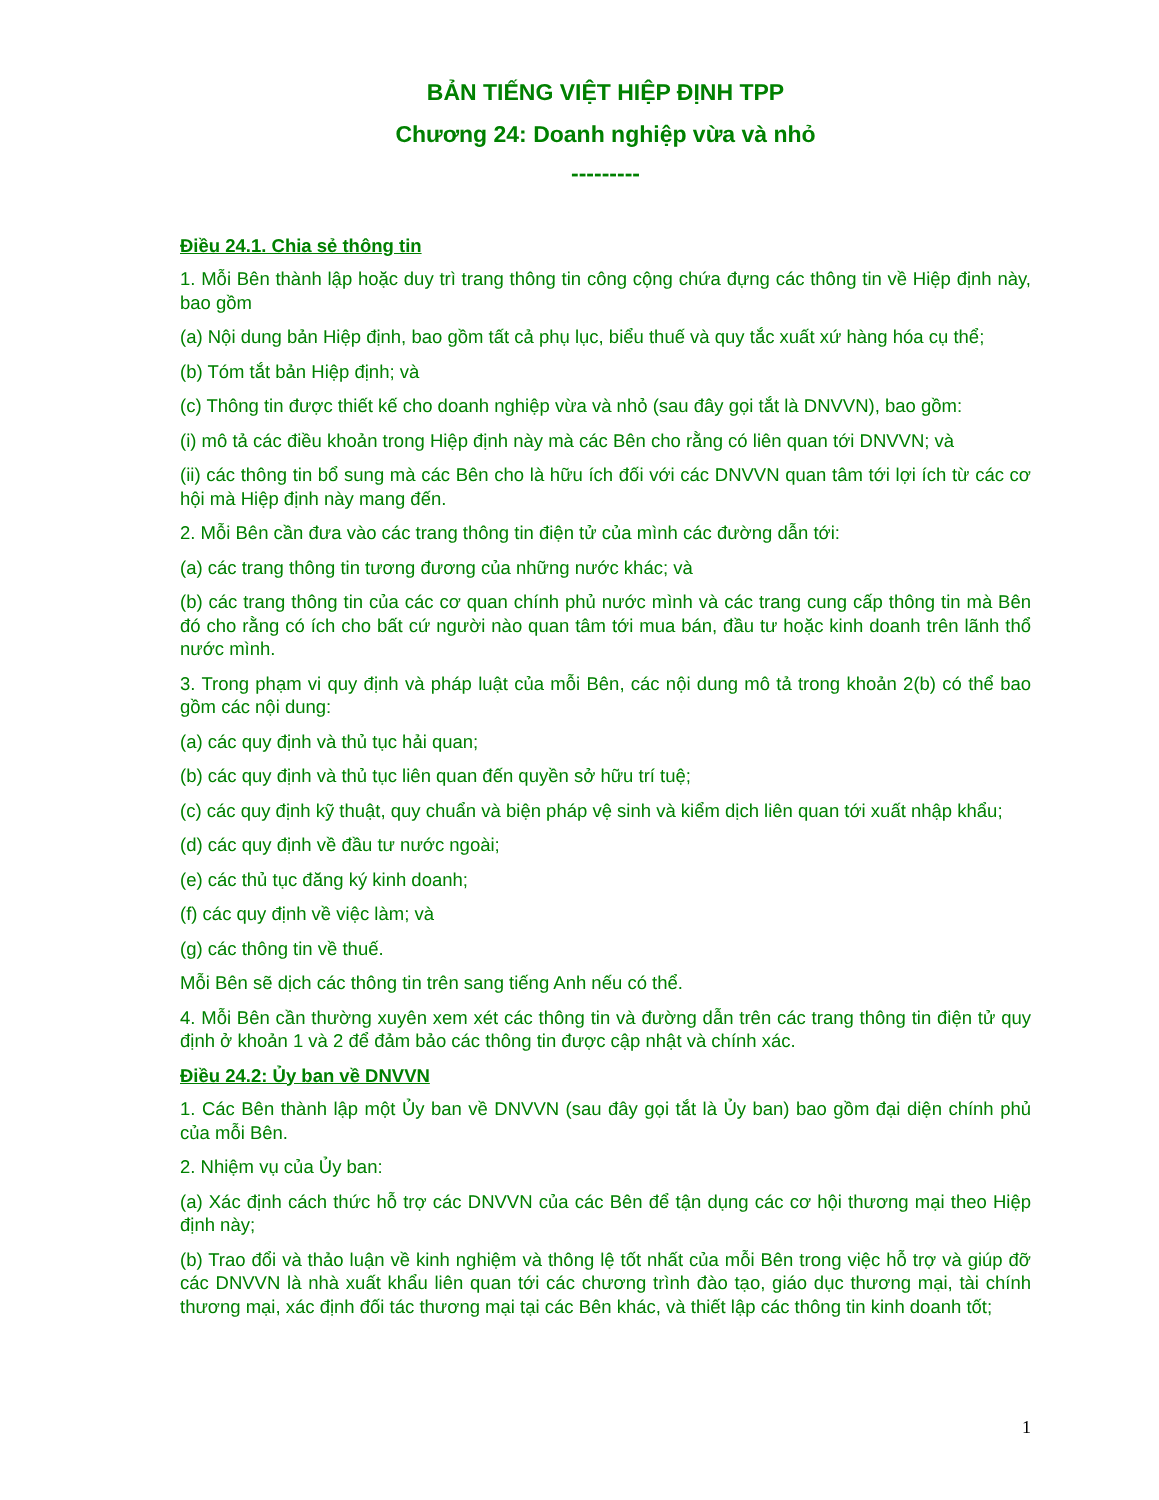BẢN TIẾNG VIỆT HIỆP ĐỊNH TPP
Chương 24: Doanh nghiệp vừa và nhỏ
---------
Điều 24.1. Chia sẻ thông tin
1. Mỗi Bên thành lập hoặc duy trì trang thông tin công cộng chứa đựng các thông tin về Hiệp định này, bao gồm
(a) Nội dung bản Hiệp định, bao gồm tất cả phụ lục, biểu thuế và quy tắc xuất xứ hàng hóa cụ thể;
(b) Tóm tắt bản Hiệp định; và
(c) Thông tin được thiết kế cho doanh nghiệp vừa và nhỏ (sau đây gọi tắt là DNVVN), bao gồm:
(i) mô tả các điều khoản trong Hiệp định này mà các Bên cho rằng có liên quan tới DNVVN; và
(ii) các thông tin bổ sung mà các Bên cho là hữu ích đối với các DNVVN quan tâm tới lợi ích từ các cơ hội mà Hiệp định này mang đến.
2. Mỗi Bên cần đưa vào các trang thông tin điện tử của mình các đường dẫn tới:
(a) các trang thông tin tương đương của những nước khác; và
(b) các trang thông tin của các cơ quan chính phủ nước mình và các trang cung cấp thông tin mà Bên đó cho rằng có ích cho bất cứ người nào quan tâm tới mua bán, đầu tư hoặc kinh doanh trên lãnh thổ nước mình.
3. Trong phạm vi quy định và pháp luật của mỗi Bên, các nội dung mô tả trong khoản 2(b) có thể bao gồm các nội dung:
(a) các quy định và thủ tục hải quan;
(b) các quy định và thủ tục liên quan đến quyền sở hữu trí tuệ;
(c) các quy định kỹ thuật, quy chuẩn và biện pháp vệ sinh và kiểm dịch liên quan tới xuất nhập khẩu;
(d) các quy định về đầu tư nước ngoài;
(e) các thủ tục đăng ký kinh doanh;
(f) các quy định về việc làm; và
(g) các thông tin về thuế.
Mỗi Bên sẽ dịch các thông tin trên sang tiếng Anh nếu có thể.
4. Mỗi Bên cần thường xuyên xem xét các thông tin và đường dẫn trên các trang thông tin điện tử quy định ở khoản 1 và 2 để đảm bảo các thông tin được cập nhật và chính xác.
Điều 24.2: Ủy ban về DNVVN
1. Các Bên thành lập một Ủy ban về DNVVN (sau đây gọi tắt là Ủy ban) bao gồm đại diện chính phủ của mỗi Bên.
2. Nhiệm vụ của Ủy ban:
(a) Xác định cách thức hỗ trợ các DNVVN của các Bên để tận dụng các cơ hội thương mại theo Hiệp định này;
(b) Trao đổi và thảo luận về kinh nghiệm và thông lệ tốt nhất của mỗi Bên trong việc hỗ trợ và giúp đỡ các DNVVN là nhà xuất khẩu liên quan tới các chương trình đào tạo, giáo dục thương mại, tài chính thương mại, xác định đối tác thương mại tại các Bên khác, và thiết lập các thông tin kinh doanh tốt;
1